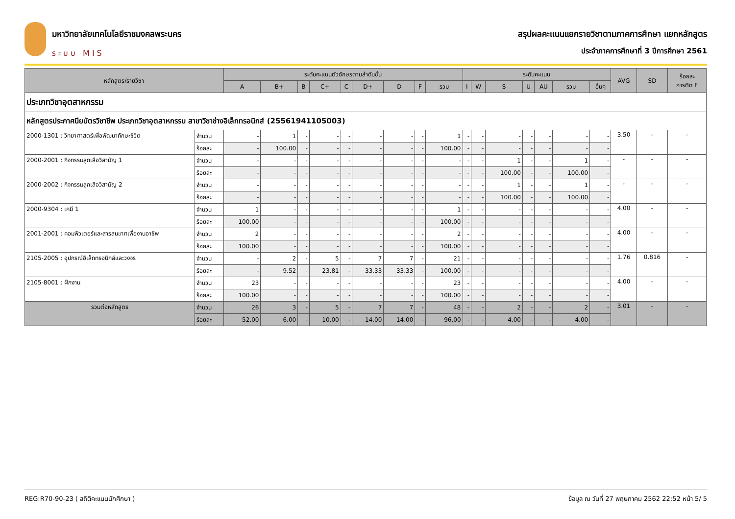มหาวิทยาลัยเทคโนโลยีราชมงคลพระนคร
ระบบ MIS
สรุปผลคะแนนแยกรายวิชาตามภาคการศึกษา แยกหลักสูตร
ประจำภาคการศึกษาที่ 3 ปีการศึกษา 2561
| หลักสูตร/รายวิชา | | ระดับคะแนนตัวอักษรตามลำดับขั้น | | | | | | | | | ระดับคะแนน | | | | | | | AVG | SD | ร้อยละ การติด F |
| --- | --- | --- | --- | --- | --- | --- | --- | --- | --- | --- | --- | --- | --- | --- | --- | --- | --- | --- | --- | --- |
| | | A | B+ | B | C+ | C | D+ | D | F | รวม | I | W | S | U | AU | รวม | อื่นๆ | | | |
| ประเภทวิชาอุตสาหกรรม | | | | | | | | | | | | | | | | | | | | |
| หลักสูตรประกาศนียบัตรวิชาชีพ ประเภทวิชาอุตสาหกรรม สาขาวิชาช่างอิเล็กทรอนิกส์ (25561941105003) | | | | | | | | | | | | | | | | | | | | |
| 2000-1301 : วิทยาศาสตร์เพื่อพัฒนาทักษะชีวิต | จำนวน | - | 1 | - | - | - | - | - | - | 1 | - | - | - | - | - | - | - | 3.50 | - | - |
| | ร้อยละ | - | 100.00 | - | - | - | - | - | - | 100.00 | - | - | - | - | - | - | - | | | |
| 2000-2001 : กิจกรรมลูกเสือวิสามัญ 1 | จำนวน | - | - | - | - | - | - | - | - | - | - | - | 1 | - | - | 1 | - | - | - | - |
| | ร้อยละ | - | - | - | - | - | - | - | - | - | - | - | 100.00 | - | - | 100.00 | - | | | |
| 2000-2002 : กิจกรรมลูกเสือวิสามัญ 2 | จำนวน | - | - | - | - | - | - | - | - | - | - | - | 1 | - | - | 1 | - | - | - | - |
| | ร้อยละ | - | - | - | - | - | - | - | - | - | - | - | 100.00 | - | - | 100.00 | - | | | |
| 2000-9304 : เคมี 1 | จำนวน | 1 | - | - | - | - | - | - | - | 1 | - | - | - | - | - | - | - | 4.00 | - | - |
| | ร้อยละ | 100.00 | - | - | - | - | - | - | - | 100.00 | - | - | - | - | - | - | - | | | |
| 2001-2001 : คอมพิวเตอร์และสารสนเทศเพื่องานอาชีพ | จำนวน | 2 | - | - | - | - | - | - | - | 2 | - | - | - | - | - | - | - | 4.00 | - | - |
| | ร้อยละ | 100.00 | - | - | - | - | - | - | - | 100.00 | - | - | - | - | - | - | - | | | |
| 2105-2005 : อุปกรณ์อิเล็กทรอนิกส์และวงจร | จำนวน | - | 2 | - | 5 | - | 7 | 7 | - | 21 | - | - | - | - | - | - | - | 1.76 | 0.816 | - |
| | ร้อยละ | - | 9.52 | - | 23.81 | - | 33.33 | 33.33 | - | 100.00 | - | - | - | - | - | - | - | | | |
| 2105-8001 : ฝึกงาน | จำนวน | 23 | - | - | - | - | - | - | - | 23 | - | - | - | - | - | - | - | 4.00 | - | - |
| | ร้อยละ | 100.00 | - | - | - | - | - | - | - | 100.00 | - | - | - | - | - | - | - | | | |
| รวมต่อหลักสูตร | จำนวน | 26 | 3 | - | 5 | - | 7 | 7 | - | 48 | - | - | 2 | - | - | 2 | - | 3.01 | - | - |
| | ร้อยละ | 52.00 | 6.00 | - | 10.00 | - | 14.00 | 14.00 | - | 96.00 | - | - | 4.00 | - | - | 4.00 | - | | | |
REG:R70-90-23 ( สถิติคะแนนนักศึกษา ) ข้อมูล ณ วันที่ 27 พฤษภาคม 2562 22:52 หน้า 5/ 5